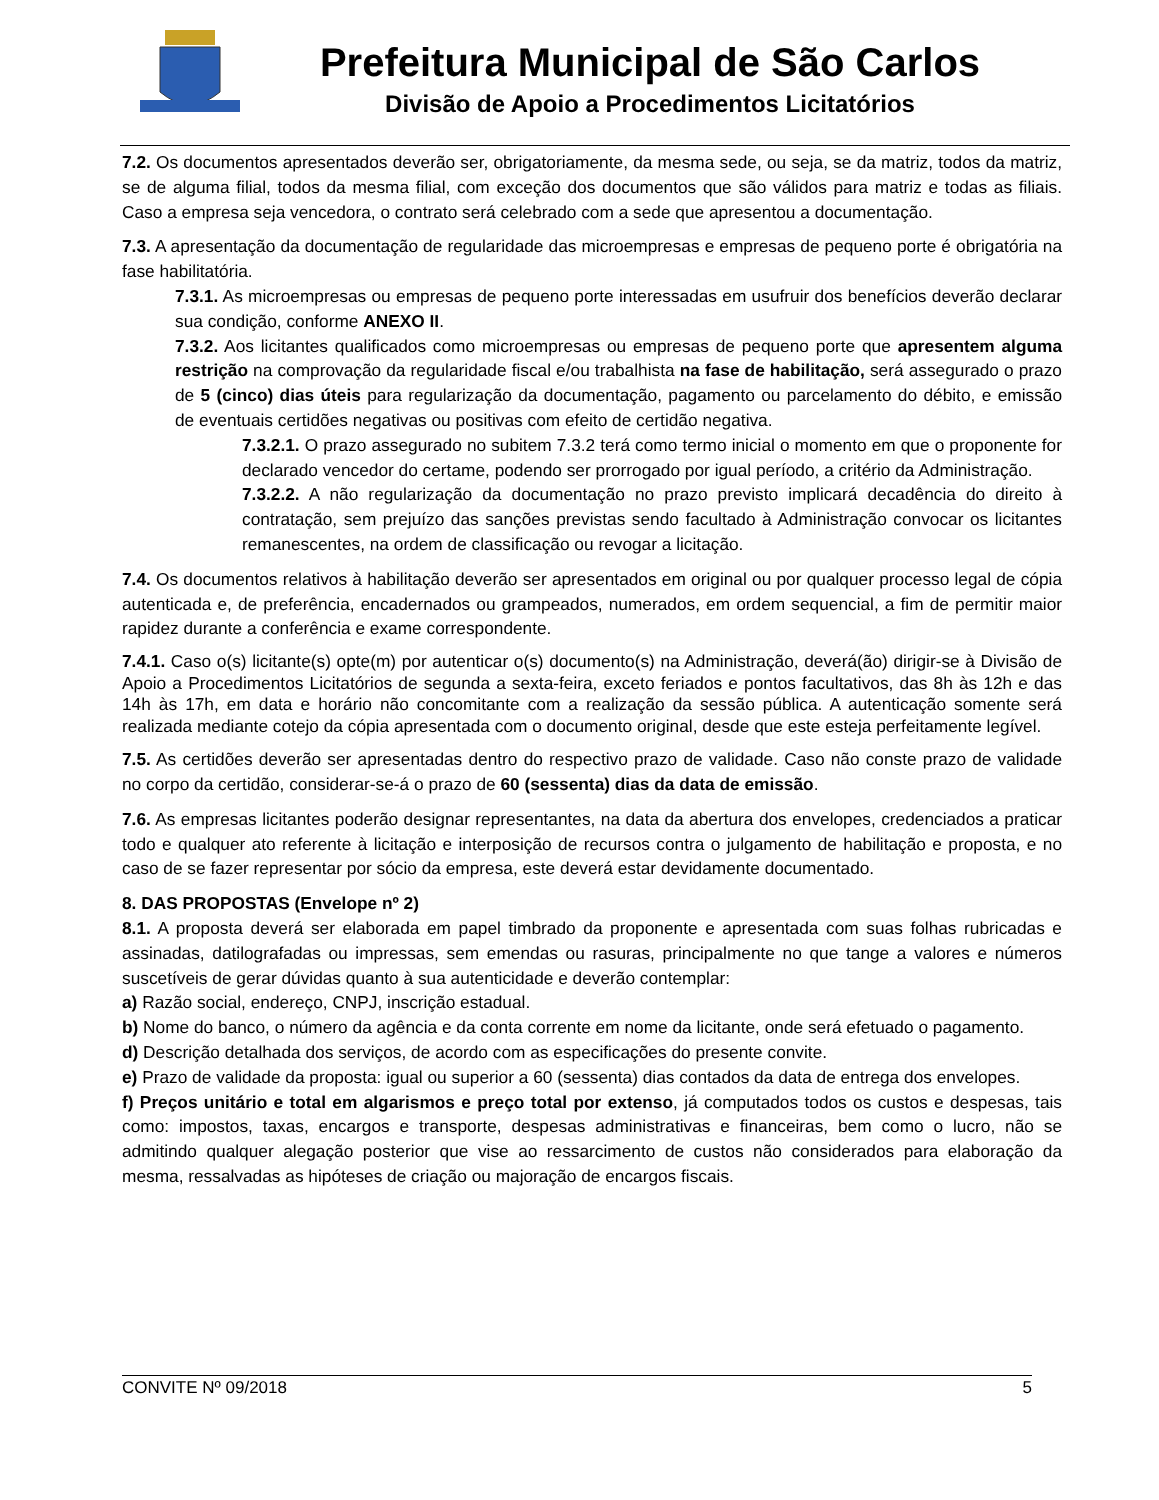Prefeitura Municipal de São Carlos
Divisão de Apoio a Procedimentos Licitatórios
7.2. Os documentos apresentados deverão ser, obrigatoriamente, da mesma sede, ou seja, se da matriz, todos da matriz, se de alguma filial, todos da mesma filial, com exceção dos documentos que são válidos para matriz e todas as filiais. Caso a empresa seja vencedora, o contrato será celebrado com a sede que apresentou a documentação.
7.3. A apresentação da documentação de regularidade das microempresas e empresas de pequeno porte é obrigatória na fase habilitatória.
7.3.1. As microempresas ou empresas de pequeno porte interessadas em usufruir dos benefícios deverão declarar sua condição, conforme ANEXO II.
7.3.2. Aos licitantes qualificados como microempresas ou empresas de pequeno porte que apresentem alguma restrição na comprovação da regularidade fiscal e/ou trabalhista na fase de habilitação, será assegurado o prazo de 5 (cinco) dias úteis para regularização da documentação, pagamento ou parcelamento do débito, e emissão de eventuais certidões negativas ou positivas com efeito de certidão negativa.
7.3.2.1. O prazo assegurado no subitem 7.3.2 terá como termo inicial o momento em que o proponente for declarado vencedor do certame, podendo ser prorrogado por igual período, a critério da Administração.
7.3.2.2. A não regularização da documentação no prazo previsto implicará decadência do direito à contratação, sem prejuízo das sanções previstas sendo facultado à Administração convocar os licitantes remanescentes, na ordem de classificação ou revogar a licitação.
7.4. Os documentos relativos à habilitação deverão ser apresentados em original ou por qualquer processo legal de cópia autenticada e, de preferência, encadernados ou grampeados, numerados, em ordem sequencial, a fim de permitir maior rapidez durante a conferência e exame correspondente.
7.4.1. Caso o(s) licitante(s) opte(m) por autenticar o(s) documento(s) na Administração, deverá(ão) dirigir-se à Divisão de Apoio a Procedimentos Licitatórios de segunda a sexta-feira, exceto feriados e pontos facultativos, das 8h às 12h e das 14h às 17h, em data e horário não concomitante com a realização da sessão pública. A autenticação somente será realizada mediante cotejo da cópia apresentada com o documento original, desde que este esteja perfeitamente legível.
7.5. As certidões deverão ser apresentadas dentro do respectivo prazo de validade. Caso não conste prazo de validade no corpo da certidão, considerar-se-á o prazo de 60 (sessenta) dias da data de emissão.
7.6. As empresas licitantes poderão designar representantes, na data da abertura dos envelopes, credenciados a praticar todo e qualquer ato referente à licitação e interposição de recursos contra o julgamento de habilitação e proposta, e no caso de se fazer representar por sócio da empresa, este deverá estar devidamente documentado.
8. DAS PROPOSTAS (Envelope nº 2)
8.1. A proposta deverá ser elaborada em papel timbrado da proponente e apresentada com suas folhas rubricadas e assinadas, datilografadas ou impressas, sem emendas ou rasuras, principalmente no que tange a valores e números suscetíveis de gerar dúvidas quanto à sua autenticidade e deverão contemplar:
a) Razão social, endereço, CNPJ, inscrição estadual.
b) Nome do banco, o número da agência e da conta corrente em nome da licitante, onde será efetuado o pagamento.
d) Descrição detalhada dos serviços, de acordo com as especificações do presente convite.
e) Prazo de validade da proposta: igual ou superior a 60 (sessenta) dias contados da data de entrega dos envelopes.
f) Preços unitário e total em algarismos e preço total por extenso, já computados todos os custos e despesas, tais como: impostos, taxas, encargos e transporte, despesas administrativas e financeiras, bem como o lucro, não se admitindo qualquer alegação posterior que vise ao ressarcimento de custos não considerados para elaboração da mesma, ressalvadas as hipóteses de criação ou majoração de encargos fiscais.
CONVITE Nº 09/2018 5